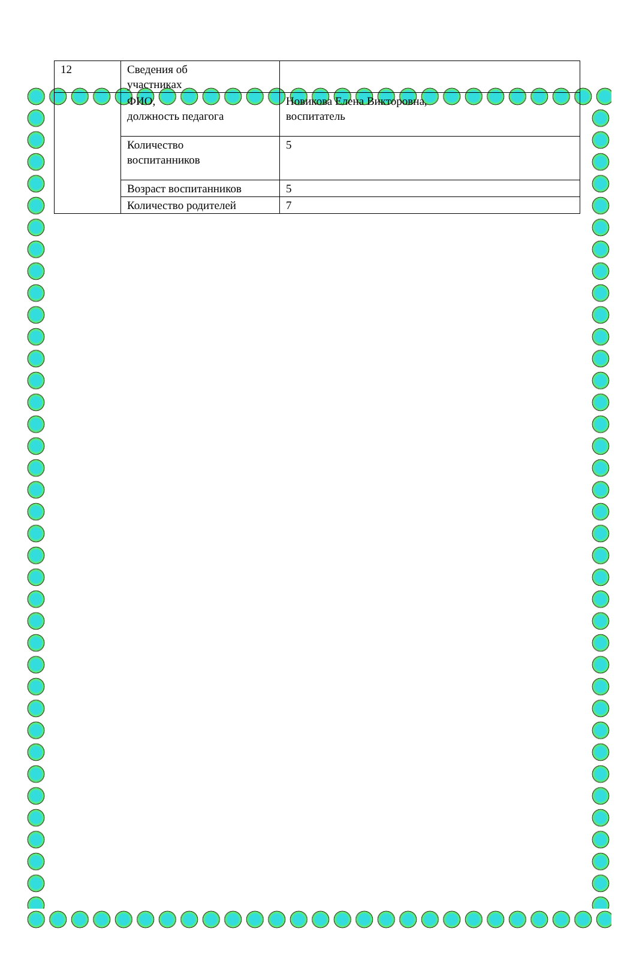| 12 | Сведения об участниках | |
| | ФИО, должность педагога | Новикова Елена Викторовна, воспитатель |
| | Количество воспитанников | 5 |
| | Возраст воспитанников | 5 |
| | Количество родителей | 7 |